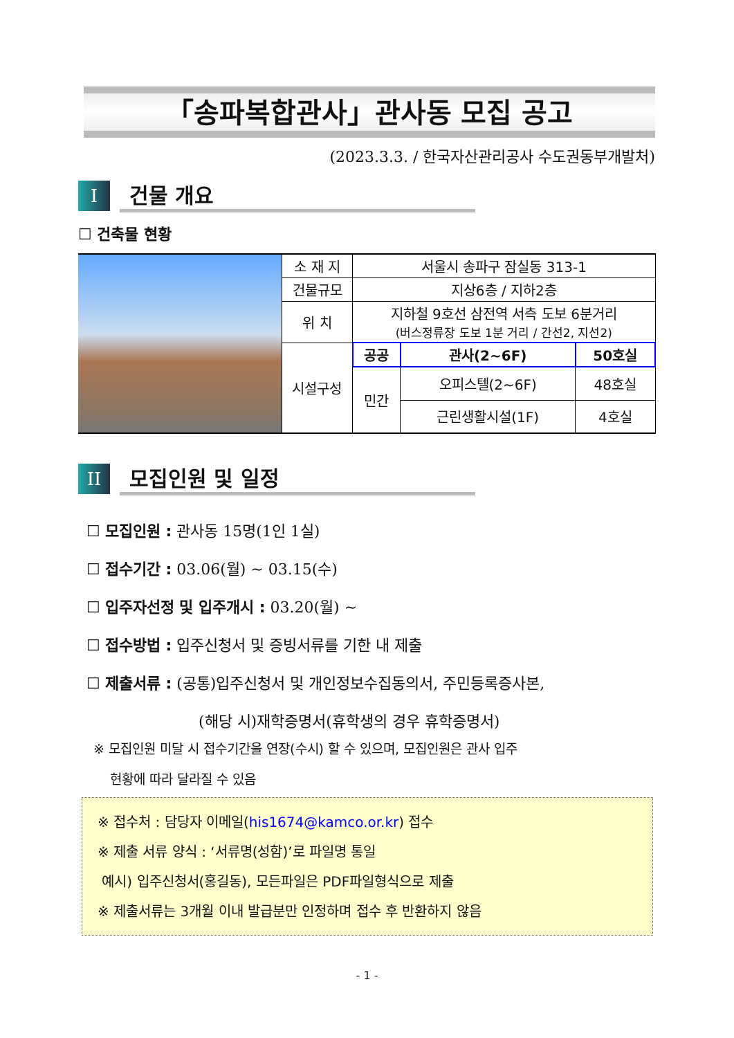「송파복합관사」관사동 모집 공고
(2023.3.3. / 한국자산관리공사 수도권동부개발처)
I
건물 개요
☐ 건축물 현황
| | 소 재 지 | 서울시 송파구 잠실동 313-1 | | |
| | 건물규모 | 지상6층 / 지하2층 | | |
| | 위 치 | 지하철 9호선 삼전역 서측 도보 6분거리 (버스정류장 도보 1분 거리 / 간선2, 지선2) | | |
| | 시설구성 | 공공 | 관사(2~6F) | 50호실 |
| | | 민간 | 오피스텔(2~6F) | 48호실 |
| | | | 근린생활시설(1F) | 4호실 |
II
모집인원 및 일정
☐ 모집인원 : 관사동 15명(1인 1실)
☐ 접수기간 : 03.06(월) ~ 03.15(수)
☐ 입주자선정 및 입주개시 : 03.20(월) ~
☐ 접수방법 : 입주신청서 및 증빙서류를 기한 내 제출
☐ 제출서류 : (공통)입주신청서 및 개인정보수집동의서, 주민등록증사본,
(해당 시)재학증명서(휴학생의 경우 휴학증명서)
※ 모집인원 미달 시 접수기간을 연장(수시) 할 수 있으며, 모집인원은 관사 입주
현황에 따라 달라질 수 있음
※ 접수처 : 담당자 이메일(his1674@kamco.or.kr) 접수
※ 제출 서류 양식 : ‘서류명(성함)’로 파일명 통일
예시) 입주신청서(홍길동), 모든파일은 PDF파일형식으로 제출
※ 제출서류는 3개월 이내 발급분만 인정하며 접수 후 반환하지 않음
- 1 -